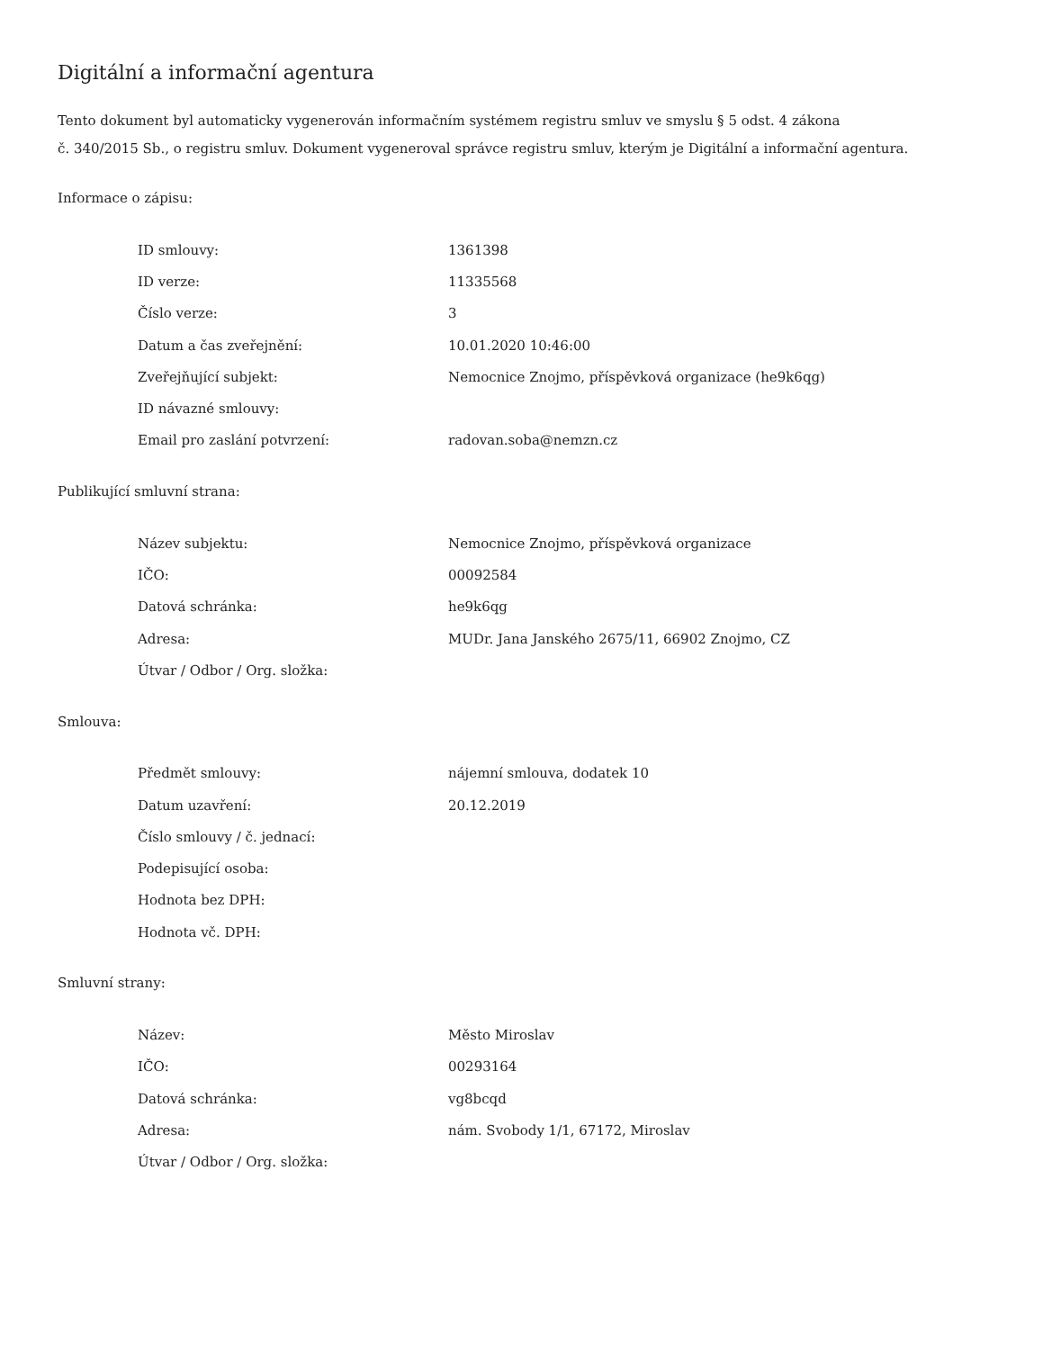Digitální a informační agentura
Tento dokument byl automaticky vygenerován informačním systémem registru smluv ve smyslu § 5 odst. 4 zákona
č. 340/2015 Sb., o registru smluv. Dokument vygeneroval správce registru smluv, kterým je Digitální a informační agentura.
Informace o zápisu:
| ID smlouvy: | 1361398 |
| ID verze: | 11335568 |
| Číslo verze: | 3 |
| Datum a čas zveřejnění: | 10.01.2020 10:46:00 |
| Zveřejňující subjekt: | Nemocnice Znojmo, příspěvková organizace (he9k6qg) |
| ID návazné smlouvy: | |
| Email pro zaslání potvrzení: | radovan.soba@nemzn.cz |
Publikující smluvní strana:
| Název subjektu: | Nemocnice Znojmo, příspěvková organizace |
| IČO: | 00092584 |
| Datová schránka: | he9k6qg |
| Adresa: | MUDr. Jana Janského 2675/11, 66902 Znojmo, CZ |
| Útvar / Odbor / Org. složka: | |
Smlouva:
| Předmět smlouvy: | nájemní smlouva, dodatek 10 |
| Datum uzavření: | 20.12.2019 |
| Číslo smlouvy / č. jednací: | |
| Podepisující osoba: | |
| Hodnota bez DPH: | |
| Hodnota vč. DPH: | |
Smluvní strany:
| Název: | Město Miroslav |
| IČO: | 00293164 |
| Datová schránka: | vg8bcqd |
| Adresa: | nám. Svobody 1/1, 67172, Miroslav |
| Útvar / Odbor / Org. složka: | |